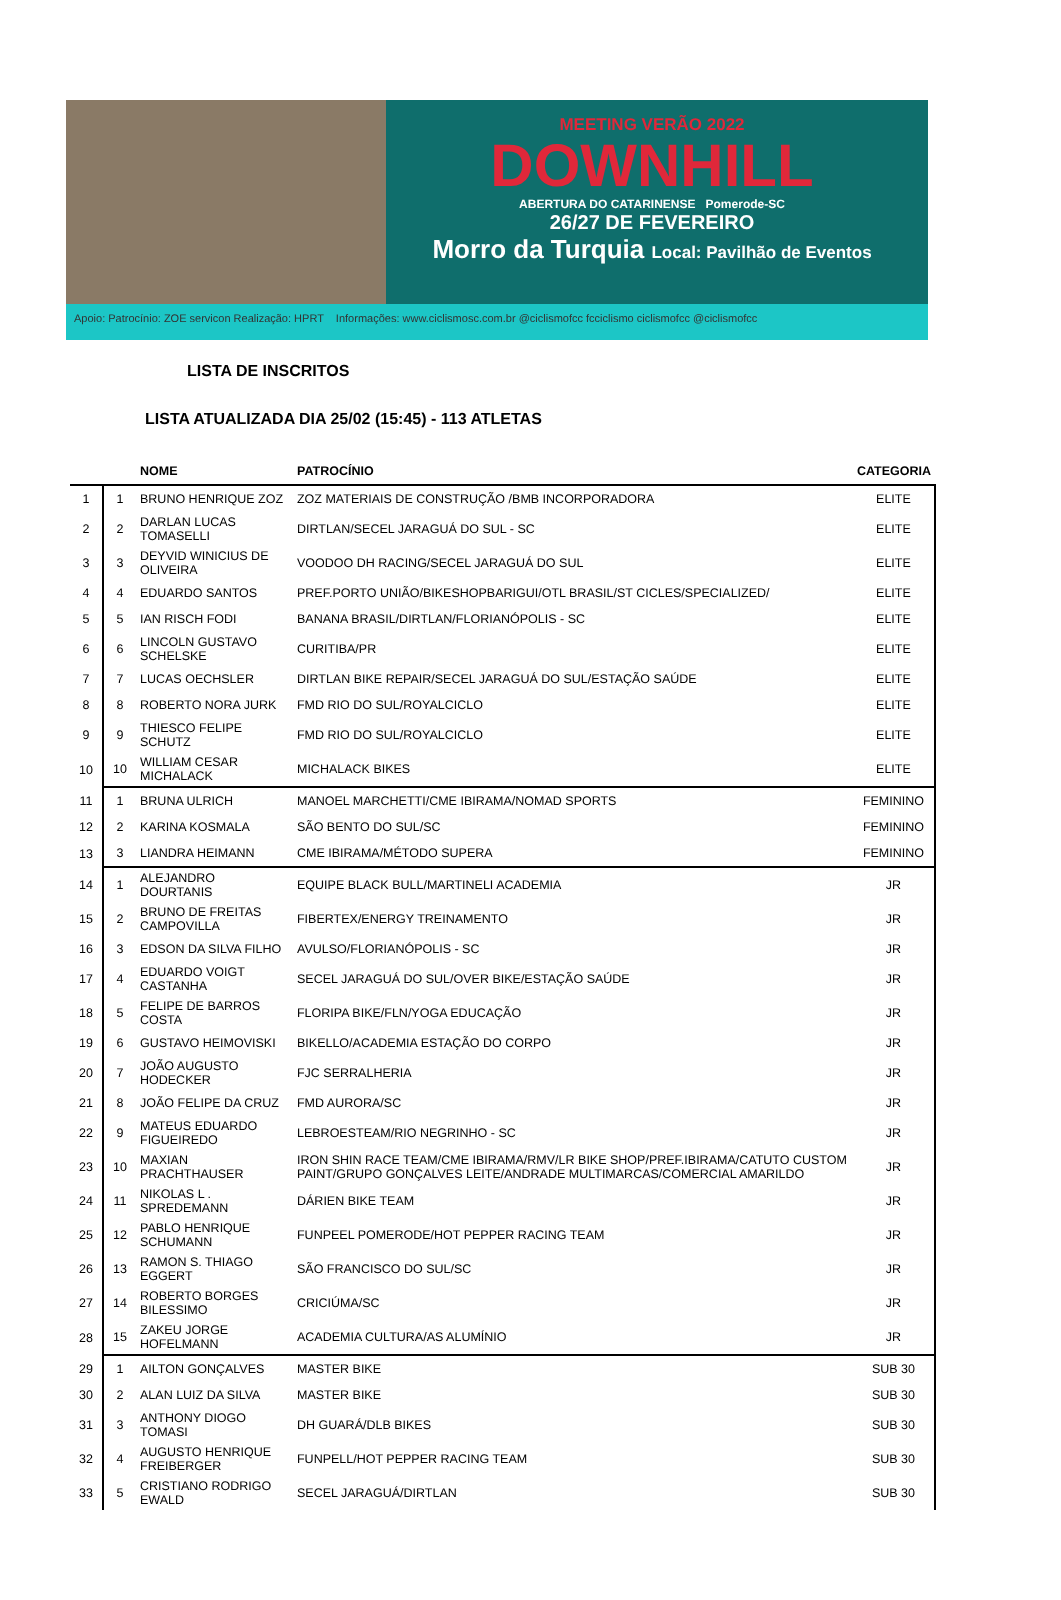MEETING VERÃO 2022
DOWNHILL
ABERTURA DO CATARINENSE Pomerode-SC
26/27 DE FEVEREIRO
Morro da Turquia Local: Pavilhão de Eventos
Apoio: Patrocínio: ZOE servicon Realização: HPRT Informações: www.ciclismosc.com.br @ciclismofcc fcciclismo ciclismofcc @ciclismofcc
LISTA DE INSCRITOS
LISTA ATUALIZADA DIA 25/02 (15:45) - 113 ATLETAS
| | | NOME | PATROCÍNIO | CATEGORIA |
| --- | --- | --- | --- | --- |
| 1 | 1 | BRUNO HENRIQUE ZOZ | ZOZ MATERIAIS DE CONSTRUÇÃO /BMB INCORPORADORA | ELITE |
| 2 | 2 | DARLAN LUCAS TOMASELLI | DIRTLAN/SECEL JARAGUÁ DO SUL - SC | ELITE |
| 3 | 3 | DEYVID WINICIUS DE OLIVEIRA | VOODOO DH RACING/SECEL JARAGUÁ DO SUL | ELITE |
| 4 | 4 | EDUARDO SANTOS | PREF.PORTO UNIÃO/BIKESHOPBARIGUI/OTL BRASIL/ST CICLES/SPECIALIZED/ | ELITE |
| 5 | 5 | IAN RISCH FODI | BANANA BRASIL/DIRTLAN/FLORIANÓPOLIS - SC | ELITE |
| 6 | 6 | LINCOLN GUSTAVO SCHELSKE | CURITIBA/PR | ELITE |
| 7 | 7 | LUCAS OECHSLER | DIRTLAN BIKE REPAIR/SECEL JARAGUÁ DO SUL/ESTAÇÃO SAÚDE | ELITE |
| 8 | 8 | ROBERTO NORA JURK | FMD RIO DO SUL/ROYALCICLO | ELITE |
| 9 | 9 | THIESCO FELIPE SCHUTZ | FMD RIO DO SUL/ROYALCICLO | ELITE |
| 10 | 10 | WILLIAM CESAR MICHALACK | MICHALACK BIKES | ELITE |
| 11 | 1 | BRUNA ULRICH | MANOEL MARCHETTI/CME IBIRAMA/NOMAD SPORTS | FEMININO |
| 12 | 2 | KARINA KOSMALA | SÃO BENTO DO SUL/SC | FEMININO |
| 13 | 3 | LIANDRA HEIMANN | CME IBIRAMA/MÉTODO SUPERA | FEMININO |
| 14 | 1 | ALEJANDRO DOURTANIS | EQUIPE BLACK BULL/MARTINELI ACADEMIA | JR |
| 15 | 2 | BRUNO DE FREITAS CAMPOVILLA | FIBERTEX/ENERGY TREINAMENTO | JR |
| 16 | 3 | EDSON DA SILVA FILHO | AVULSO/FLORIANÓPOLIS - SC | JR |
| 17 | 4 | EDUARDO VOIGT CASTANHA | SECEL JARAGUÁ DO SUL/OVER BIKE/ESTAÇÃO SAÚDE | JR |
| 18 | 5 | FELIPE DE BARROS COSTA | FLORIPA BIKE/FLN/YOGA EDUCAÇÃO | JR |
| 19 | 6 | GUSTAVO HEIMOVISKI | BIKELLO/ACADEMIA ESTAÇÃO DO CORPO | JR |
| 20 | 7 | JOÃO AUGUSTO HODECKER | FJC SERRALHERIA | JR |
| 21 | 8 | JOÃO FELIPE DA CRUZ | FMD AURORA/SC | JR |
| 22 | 9 | MATEUS EDUARDO FIGUEIREDO | LEBROESTEAM/RIO NEGRINHO - SC | JR |
| 23 | 10 | MAXIAN PRACHTHAUSER | IRON SHIN RACE TEAM/CME IBIRAMA/RMV/LR BIKE SHOP/PREF.IBIRAMA/CATUTO CUSTOM PAINT/GRUPO GONÇALVES LEITE/ANDRADE MULTIMARCAS/COMERCIAL AMARILDO | JR |
| 24 | 11 | NIKOLAS L . SPREDEMANN | DÁRIEN BIKE TEAM | JR |
| 25 | 12 | PABLO HENRIQUE SCHUMANN | FUNPEEL POMERODE/HOT PEPPER RACING TEAM | JR |
| 26 | 13 | RAMON S. THIAGO EGGERT | SÃO FRANCISCO DO SUL/SC | JR |
| 27 | 14 | ROBERTO BORGES BILESSIMO | CRICIÚMA/SC | JR |
| 28 | 15 | ZAKEU JORGE HOFELMANN | ACADEMIA CULTURA/AS ALUMÍNIO | JR |
| 29 | 1 | AILTON GONÇALVES | MASTER BIKE | SUB 30 |
| 30 | 2 | ALAN LUIZ DA SILVA | MASTER BIKE | SUB 30 |
| 31 | 3 | ANTHONY DIOGO TOMASI | DH GUARÁ/DLB BIKES | SUB 30 |
| 32 | 4 | AUGUSTO HENRIQUE FREIBERGER | FUNPELL/HOT PEPPER RACING TEAM | SUB 30 |
| 33 | 5 | CRISTIANO RODRIGO EWALD | SECEL JARAGUÁ/DIRTLAN | SUB 30 |